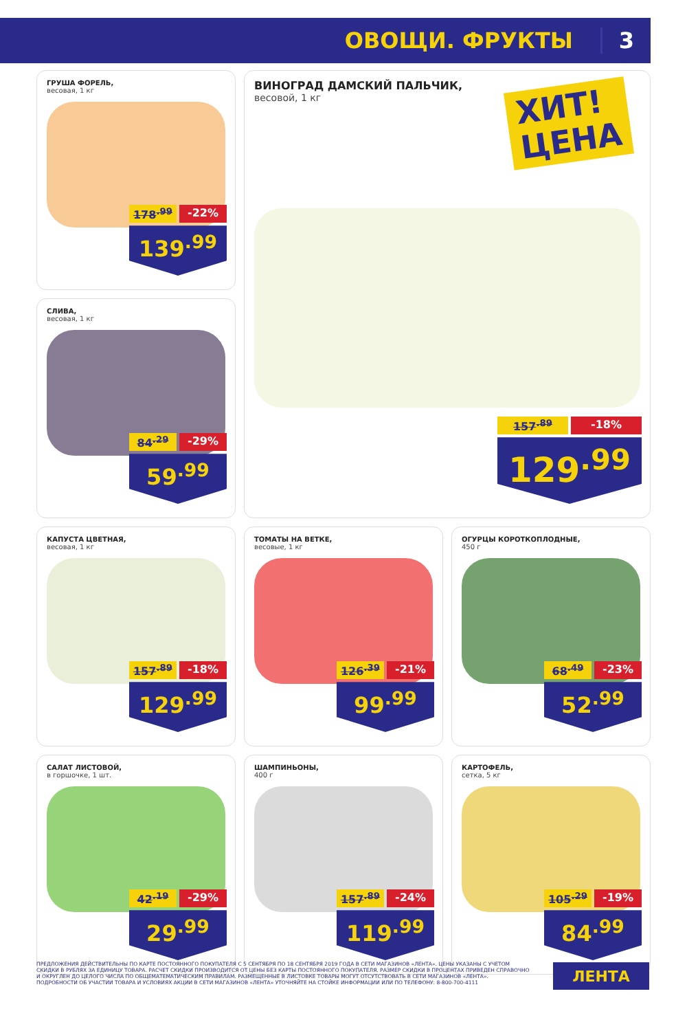ОВОЩИ. ФРУКТЫ 3
ГРУША ФОРЕЛЬ,
весовая, 1 кг
178<sup>.99</sup> -22%
139<sup>.99</sup>
ВИНОГРАД ДАМСКИЙ ПАЛЬЧИК,
весовой, 1 кг
ХИТ!
ЦЕНА
157<sup>.89</sup> -18%
129<sup>.99</sup>
СЛИВА,
весовая, 1 кг
84<sup>.29</sup> -29%
59<sup>.99</sup>
КАПУСТА ЦВЕТНАЯ,
весовая, 1 кг
157<sup>.89</sup> -18%
129<sup>.99</sup>
ТОМАТЫ НА ВЕТКЕ,
весовые, 1 кг
126<sup>.39</sup> -21%
99<sup>.99</sup>
ОГУРЦЫ КОРОТКОПЛОДНЫЕ,
450 г
68<sup>.49</sup> -23%
52<sup>.99</sup>
САЛАТ ЛИСТОВОЙ,
в горшочке, 1 шт.
42<sup>.19</sup> -29%
29<sup>.99</sup>
ШАМПИНЬОНЫ,
400 г
157<sup>.89</sup> -24%
119<sup>.99</sup>
КАРТОФЕЛЬ,
сетка, 5 кг
105<sup>.29</sup> -19%
84<sup>.99</sup>
ПРЕДЛОЖЕНИЯ ДЕЙСТВИТЕЛЬНЫ ПО КАРТЕ ПОСТОЯННОГО ПОКУПАТЕЛЯ С 5 СЕНТЯБРЯ ПО 18 СЕНТЯБРЯ 2019 ГОДА В СЕТИ МАГАЗИНОВ «ЛЕНТА». ЦЕНЫ УКАЗАНЫ С УЧЕТОМ СКИДКИ В РУБЛЯХ ЗА ЕДИНИЦУ ТОВАРА. РАСЧЕТ СКИДКИ ПРОИЗВОДИТСЯ ОТ ЦЕНЫ БЕЗ КАРТЫ ПОСТОЯННОГО ПОКУПАТЕЛЯ. РАЗМЕР СКИДКИ В ПРОЦЕНТАХ ПРИВЕДЕН СПРАВОЧНО И ОКРУГЛЕН ДО ЦЕЛОГО ЧИСЛА ПО ОБЩЕМАТЕМАТИЧЕСКИМ ПРАВИЛАМ. РАЗМЕЩЕННЫЕ В ЛИСТОВКЕ ТОВАРЫ МОГУТ ОТСУТСТВОВАТЬ В СЕТИ МАГАЗИНОВ «ЛЕНТА». ПОДРОБНОСТИ ОБ УЧАСТИИ ТОВАРА И УСЛОВИЯХ АКЦИИ В СЕТИ МАГАЗИНОВ «ЛЕНТА» УТОЧНЯЙТЕ НА СТОЙКЕ ИНФОРМАЦИИ ИЛИ ПО ТЕЛЕФОНУ: 8-800-700-4111
ЛЕНТА